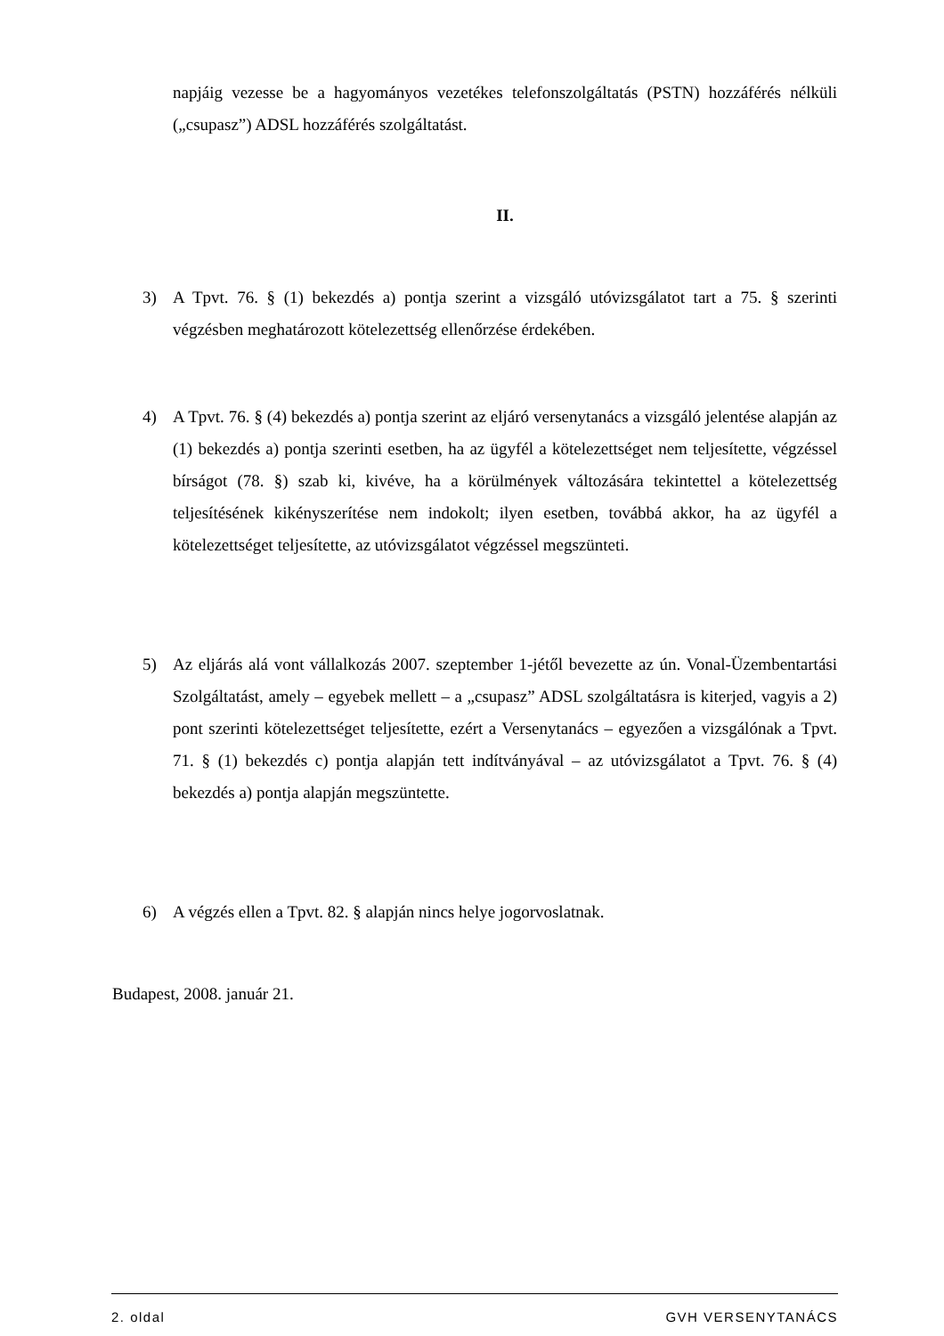napjáig vezesse be a hagyományos vezetékes telefonszolgáltatás (PSTN) hozzáférés nélküli („csupasz”) ADSL hozzáférés szolgáltatást.
II.
3) A Tpvt. 76. § (1) bekezdés a) pontja szerint a vizsgáló utóvizsgálatot tart a 75. § szerinti végzésben meghatározott kötelezettség ellenőrzése érdekében.
4) A Tpvt. 76. § (4) bekezdés a) pontja szerint az eljáró versenytanács a vizsgáló jelentése alapján az (1) bekezdés a) pontja szerinti esetben, ha az ügyfél a kötelezettséget nem teljesítette, végzéssel bírságot (78. §) szab ki, kivéve, ha a körülmények változására tekintettel a kötelezettség teljesítésének kikényszerítése nem indokolt; ilyen esetben, továbbá akkor, ha az ügyfél a kötelezettséget teljesítette, az utóvizsgálatot végzéssel megszünteti.
5) Az eljárás alá vont vállalkozás 2007. szeptember 1-jétől bevezette az ún. Vonal-Üzembentartási Szolgáltatást, amely – egyebek mellett – a „csupasz” ADSL szolgáltatásra is kiterjed, vagyis a 2) pont szerinti kötelezettséget teljesítette, ezért a Versenytanács – egyezően a vizsgálónak a Tpvt. 71. § (1) bekezdés c) pontja alapján tett indítványával – az utóvizsgálatot a Tpvt. 76. § (4) bekezdés a) pontja alapján megszüntette.
6) A végzés ellen a Tpvt. 82. § alapján nincs helye jogorvoslatnak.
Budapest, 2008. január 21.
2. oldal GVH VERSENYTANÁCS